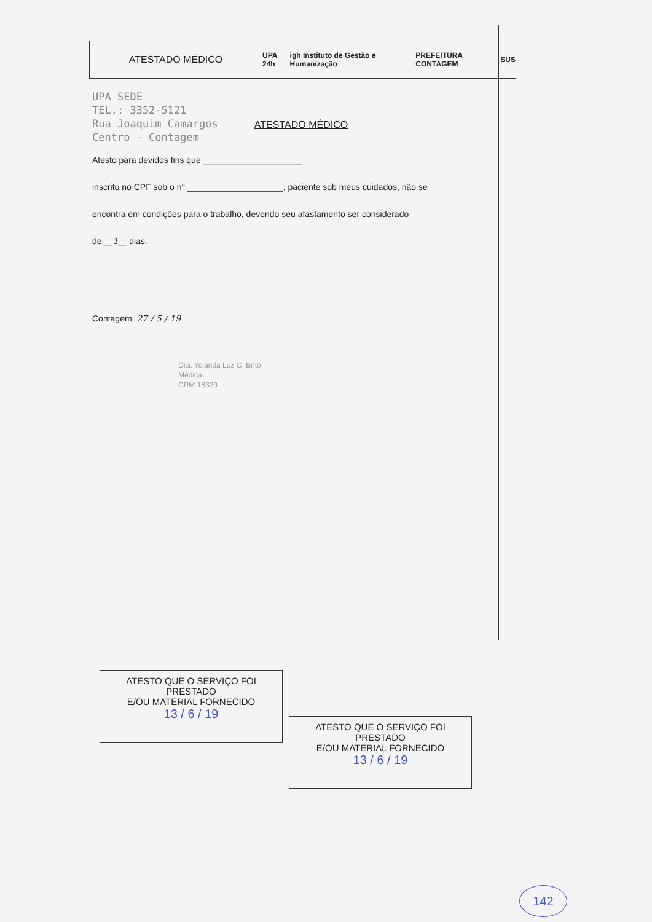ATESTADO MÉDICO
UPA 24h igh Instituto de Gestão e Humanização PREFEITURA CONTAGEM SUS
UPA SEDE
TEL.: 3352-5121
Rua Joaquim Camargos
Centro - Contagem
ATESTADO MÉDICO
Atesto para devidos fins que _______________________
inscrito no CPF sob o n° ____________________, paciente sob meus cuidados, não se
encontra em condições para o trabalho, devendo seu afastamento ser considerado
de __1__ dias.
Contagem, 27 / 5 / 19
Dra. Yolanda Luz C. Brito
Médica
CRM 18320
ATESTO QUE O SERVIÇO FOI PRESTADO
E/OU MATERIAL FORNECIDO
13 / 6 / 19
ATESTO QUE O SERVIÇO FOI PRESTADO
E/OU MATERIAL FORNECIDO
13 / 6 / 19
142